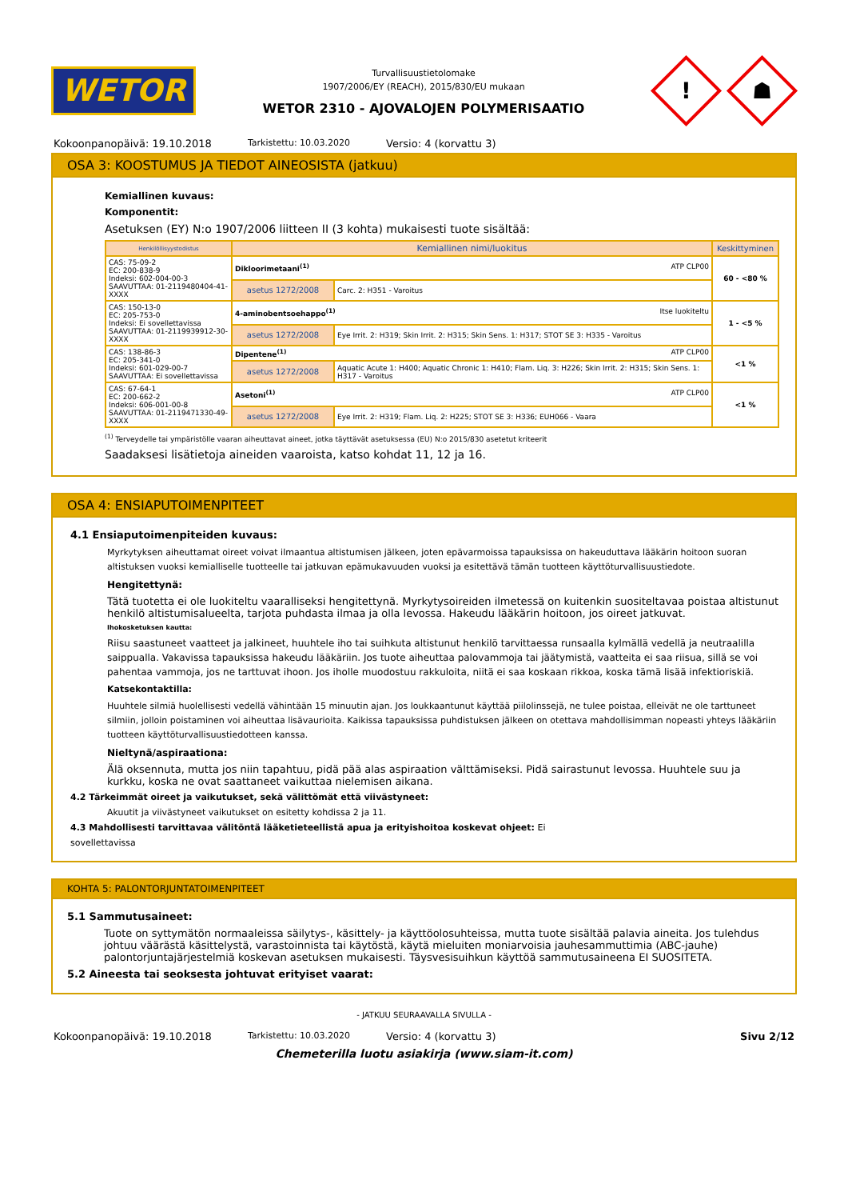WETOR
Turvallisuustietolomake
1907/2006/EY (REACH), 2015/830/EU mukaan
WETOR 2310 - AJOVALOJEN POLYMERISAATIO
!
☗
Kokoonpanopäivä: 19.10.2018 Tarkistettu: 10.03.2020 Versio: 4 (korvattu 3)
OSA 3: KOOSTUMUS JA TIEDOT AINEOSISTA (jatkuu)
Kemiallinen kuvaus:
Komponentit:
Asetuksen (EY) N:o 1907/2006 liitteen II (3 kohta) mukaisesti tuote sisältää:
| Henkilöllisyystodistus | Kemiallinen nimi/luokitus | | Keskittyminen |
| --- | --- | --- | --- |
| CAS: 75-09-2 EC: 200-838-9 Indeksi: 602-004-00-3 SAAVUTTAA: 01-2119480404-41-XXXX | Dikloorimetaani<sup>(1)</sup> ATP CLP00 | | 60 - <80 % |
| | asetus 1272/2008 | Carc. 2: H351 - Varoitus | |
| CAS: 150-13-0 EC: 205-753-0 Indeksi: Ei sovellettavissa SAAVUTTAA: 01-2119939912-30-XXXX | 4-aminobentsoehappo<sup>(1)</sup> Itse luokiteltu | | 1 - <5 % |
| | asetus 1272/2008 | Eye Irrit. 2: H319; Skin Irrit. 2: H315; Skin Sens. 1: H317; STOT SE 3: H335 - Varoitus | |
| CAS: 138-86-3 EC: 205-341-0 Indeksi: 601-029-00-7 SAAVUTTAA: Ei sovellettavissa | Dipentene<sup>(1)</sup> ATP CLP00 | | <1 % |
| | asetus 1272/2008 | Aquatic Acute 1: H400; Aquatic Chronic 1: H410; Flam. Liq. 3: H226; Skin Irrit. 2: H315; Skin Sens. 1: H317 - Varoitus | |
| CAS: 67-64-1 EC: 200-662-2 Indeksi: 606-001-00-8 SAAVUTTAA: 01-2119471330-49-XXXX | Asetoni<sup>(1)</sup> ATP CLP00 | | <1 % |
| | asetus 1272/2008 | Eye Irrit. 2: H319; Flam. Liq. 2: H225; STOT SE 3: H336; EUH066 - Vaara | |
<sup>(1)</sup> Terveydelle tai ympäristölle vaaran aiheuttavat aineet, jotka täyttävät asetuksessa (EU) N:o 2015/830 asetetut kriteerit
Saadaksesi lisätietoja aineiden vaaroista, katso kohdat 11, 12 ja 16.
OSA 4: ENSIAPUTOIMENPITEET
4.1 Ensiaputoimenpiteiden kuvaus:
Myrkytyksen aiheuttamat oireet voivat ilmaantua altistumisen jälkeen, joten epävarmoissa tapauksissa on hakeuduttava lääkärin hoitoon suoran altistuksen vuoksi kemialliselle tuotteelle tai jatkuvan epämukavuuden vuoksi ja esitettävä tämän tuotteen käyttöturvallisuustiedote.
Hengitettynä:
Tätä tuotetta ei ole luokiteltu vaaralliseksi hengitettynä. Myrkytysoireiden ilmetessä on kuitenkin suositeltavaa poistaa altistunut henkilö altistumisalueelta, tarjota puhdasta ilmaa ja olla levossa. Hakeudu lääkärin hoitoon, jos oireet jatkuvat.
Ihokosketuksen kautta:
Riisu saastuneet vaatteet ja jalkineet, huuhtele iho tai suihkuta altistunut henkilö tarvittaessa runsaalla kylmällä vedellä ja neutraalilla saippualla. Vakavissa tapauksissa hakeudu lääkäriin. Jos tuote aiheuttaa palovammoja tai jäätymistä, vaatteita ei saa riisua, sillä se voi pahentaa vammoja, jos ne tarttuvat ihoon. Jos iholle muodostuu rakkuloita, niitä ei saa koskaan rikkoa, koska tämä lisää infektioriskiä.
Katsekontaktilla:
Huuhtele silmiä huolellisesti vedellä vähintään 15 minuutin ajan. Jos loukkaantunut käyttää piilolinssejä, ne tulee poistaa, elleivät ne ole tarttuneet silmiin, jolloin poistaminen voi aiheuttaa lisävaurioita. Kaikissa tapauksissa puhdistuksen jälkeen on otettava mahdollisimman nopeasti yhteys lääkäriin tuotteen käyttöturvallisuustiedotteen kanssa.
Nieltynä/aspiraationa:
Älä oksennuta, mutta jos niin tapahtuu, pidä pää alas aspiraation välttämiseksi. Pidä sairastunut levossa. Huuhtele suu ja kurkku, koska ne ovat saattaneet vaikuttaa nielemisen aikana.
4.2 Tärkeimmät oireet ja vaikutukset, sekä välittömät että viivästyneet:
Akuutit ja viivästyneet vaikutukset on esitetty kohdissa 2 ja 11.
4.3 Mahdollisesti tarvittavaa välitöntä lääketieteellistä apua ja erityishoitoa koskevat ohjeet: Ei
sovellettavissa
KOHTA 5: PALONTORJUNTATOIMENPITEET
5.1 Sammutusaineet:
Tuote on syttymätön normaaleissa säilytys-, käsittely- ja käyttöolosuhteissa, mutta tuote sisältää palavia aineita. Jos tulehdus johtuu väärästä käsittelystä, varastoinnista tai käytöstä, käytä mieluiten moniarvoisia jauhesammuttimia (ABC-jauhe) palontorjuntajärjestelmiä koskevan asetuksen mukaisesti. Täysvesisuihkun käyttöä sammutusaineena EI SUOSITETA.
5.2 Aineesta tai seoksesta johtuvat erityiset vaarat:
- JATKUU SEURAAVALLA SIVULLA -
Kokoonpanopäivä: 19.10.2018 Tarkistettu: 10.03.2020 Versio: 4 (korvattu 3) Sivu 2/12
Chemeterilla luotu asiakirja (www.siam-it.com)